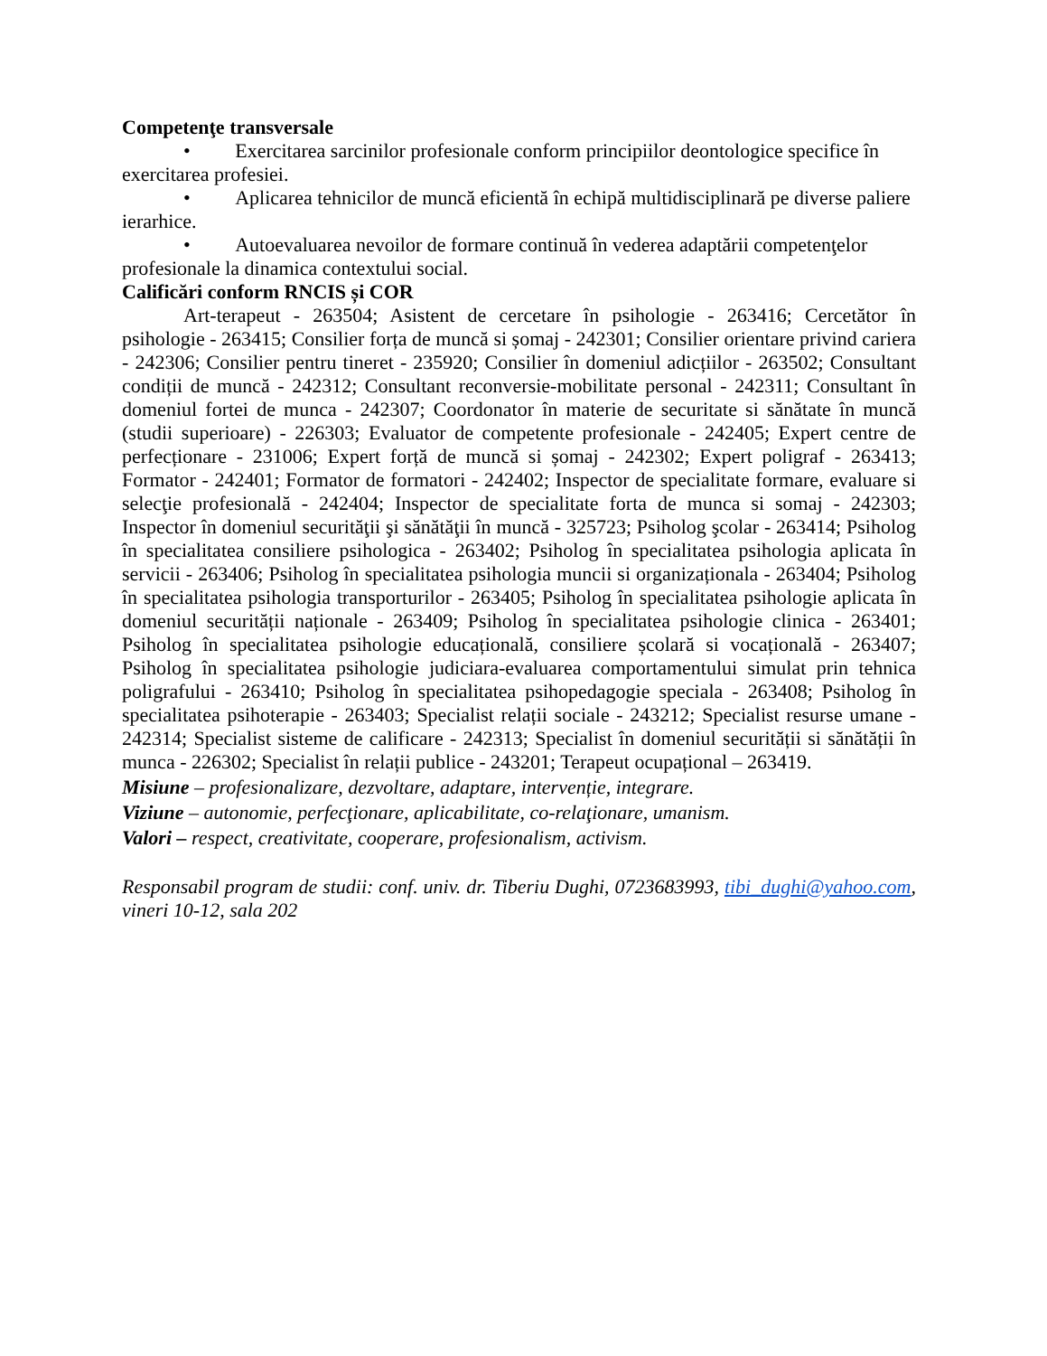Competenţe transversale
• Exercitarea sarcinilor profesionale conform principiilor deontologice specifice în exercitarea profesiei.
• Aplicarea tehnicilor de muncă eficientă în echipă multidisciplinară pe diverse paliere ierarhice.
• Autoevaluarea nevoilor de formare continuă în vederea adaptării competenţelor profesionale la dinamica contextului social.
Calificări conform RNCIS și COR
Art-terapeut - 263504; Asistent de cercetare în psihologie - 263416; Cercetător în psihologie - 263415; Consilier forța de muncă si șomaj - 242301; Consilier orientare privind cariera - 242306; Consilier pentru tineret - 235920; Consilier în domeniul adicțiilor - 263502; Consultant condiții de muncă - 242312; Consultant reconversie-mobilitate personal - 242311; Consultant în domeniul fortei de munca - 242307; Coordonator în materie de securitate si sănătate în muncă (studii superioare) - 226303; Evaluator de competente profesionale - 242405; Expert centre de perfecționare - 231006; Expert forță de muncă si șomaj - 242302; Expert poligraf - 263413; Formator - 242401; Formator de formatori - 242402; Inspector de specialitate formare, evaluare si selecţie profesională - 242404; Inspector de specialitate forta de munca si somaj - 242303; Inspector în domeniul securităţii şi sănătăţii în muncă - 325723; Psiholog şcolar - 263414; Psiholog în specialitatea consiliere psihologica - 263402; Psiholog în specialitatea psihologia aplicata în servicii - 263406; Psiholog în specialitatea psihologia muncii si organizaționala - 263404; Psiholog în specialitatea psihologia transporturilor - 263405; Psiholog în specialitatea psihologie aplicata în domeniul securității naționale - 263409; Psiholog în specialitatea psihologie clinica - 263401; Psiholog în specialitatea psihologie educațională, consiliere școlară si vocațională - 263407; Psiholog în specialitatea psihologie judiciara-evaluarea comportamentului simulat prin tehnica poligrafului - 263410; Psiholog în specialitatea psihopedagogie speciala - 263408; Psiholog în specialitatea psihoterapie - 263403; Specialist relații sociale - 243212; Specialist resurse umane - 242314; Specialist sisteme de calificare - 242313; Specialist în domeniul securității si sănătății în munca - 226302; Specialist în relații publice - 243201; Terapeut ocupațional – 263419.
Misiune – profesionalizare, dezvoltare, adaptare, intervenție, integrare.
Viziune – autonomie, perfecţionare, aplicabilitate, co-relaţionare, umanism.
Valori – respect, creativitate, cooperare, profesionalism, activism.
Responsabil program de studii: conf. univ. dr. Tiberiu Dughi, 0723683993, tibi_dughi@yahoo.com, vineri 10-12, sala 202